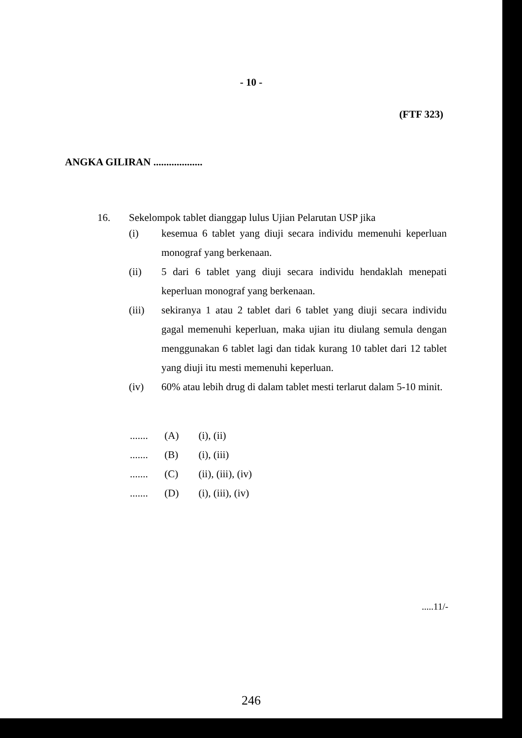- 10 -
(FTF 323)
ANGKA GILIRAN ...................
16. Sekelompok tablet dianggap lulus Ujian Pelarutan USP jika
(i) kesemua 6 tablet yang diuji secara individu memenuhi keperluan monograf yang berkenaan.
(ii) 5 dari 6 tablet yang diuji secara individu hendaklah menepati keperluan monograf yang berkenaan.
(iii) sekiranya 1 atau 2 tablet dari 6 tablet yang diuji secara individu gagal memenuhi keperluan, maka ujian itu diulang semula dengan menggunakan 6 tablet lagi dan tidak kurang 10 tablet dari 12 tablet yang diuji itu mesti memenuhi keperluan.
(iv) 60% atau lebih drug di dalam tablet mesti terlarut dalam 5-10 minit.
....... (A) (i), (ii)
....... (B) (i), (iii)
....... (C) (ii), (iii), (iv)
....... (D) (i), (iii), (iv)
.....11/-
246